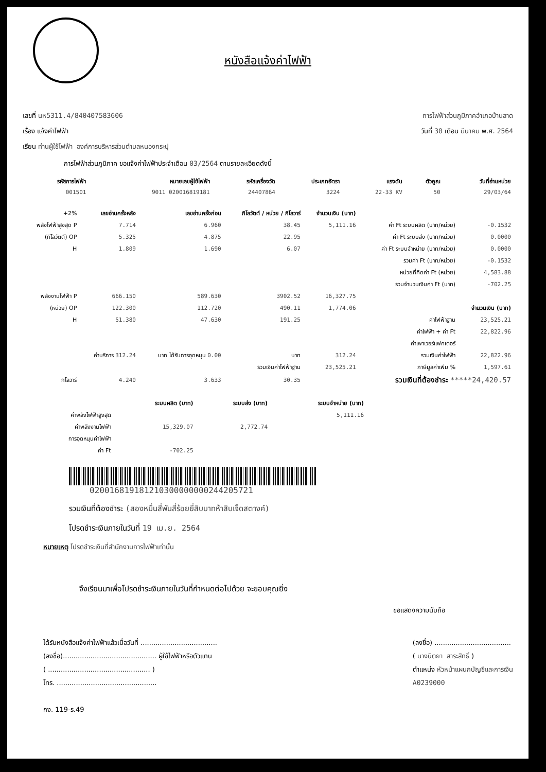หนังสือแจ้งค่าไฟฟ้า
เลขที่ นห5311.4/840407583606 การไฟฟ้าส่วนภูมิภาคอำเภอบ้านลาด
เรื่อง แจ้งค่าไฟฟ้า วันที่ 30 เดือน มีนาคม พ.ศ. 2564
เรียน ท่านผู้ใช้ไฟฟ้า องค์การบริหารส่วนตำบลหนองกระปุ
การไฟฟ้าส่วนภูมิภาค ขอแจ้งค่าไฟฟ้าประจำเดือน 03/2564 ตามรายละเอียดดังนี้
| รหัสการไฟฟ้า | หมายเลขผู้ใช้ไฟฟ้า | รหัสเครื่องวัด | ประเภทอัตรา | แรงดัน | ตัวคูณ | วันที่อ่านหน่วย |
| --- | --- | --- | --- | --- | --- | --- |
| 001501 | 9011 020016819181 | 24407864 | 3224 | 22-33 KV | 50 | 29/03/64 |
| +2% | เลขอ่านครั้งหลัง | เลขอ่านครั้งก่อน | กิโลวัตต์ / หน่วย / กิโลวาร์ | จำนวนเงิน (บาท) | | |
| พลังไฟฟ้าสูงสุด P | 7.714 | 6.960 | 38.45 | 5,111.16 | ค่า Ft ระบบผลิต (บาท/หน่วย) | -0.1532 |
| (กิโลวัตต์) OP | 5.325 | 4.875 | 22.95 | | ค่า Ft ระบบส่ง (บาท/หน่วย) | 0.0000 |
| H | 1.809 | 1.690 | 6.07 | | ค่า Ft ระบบจำหน่าย (บาท/หน่วย) | 0.0000 |
| | | | | | รวมค่า Ft (บาท/หน่วย) | -0.1532 |
| | | | | | หน่วยที่คิดค่า Ft (หน่วย) | 4,583.88 |
| | | | | | รวมจำนวนเงินค่า Ft (บาท) | -702.25 |
| พลังงานไฟฟ้า P | 666.150 | 589.630 | 3902.52 | 16,327.75 | | |
| (หน่วย) OP | 122.300 | 112.720 | 490.11 | 1,774.06 | | จำนวนเงิน (บาท) |
| H | 51.380 | 47.630 | 191.25 | | ค่าไฟฟ้าฐาน | 23,525.21 |
| | | | | | ค่าไฟฟ้า + ค่า Ft | 22,822.96 |
| | | | | | ค่าเพาเวอร์แฟคเตอร์ | |
| | ค่าบริการ 312.24 | บาท ได้รับการอุดหนุน 0.00 | บาท | 312.24 | รวมเงินค่าไฟฟ้า | 22,822.96 |
| | | | รวมเงินค่าไฟฟ้าฐาน | 23,525.21 | ภาษีมูลค่าเพิ่ม % | 1,597.61 |
| กิโลวาร์ | 4.240 | 3.633 | 30.35 | | รวมเงินที่ต้องชำระ *****24,420.57 | |
| | ระบบผลิต (บาท) | ระบบส่ง (บาท) | ระบบจำหน่าย (บาท) |
| ค่าพลังไฟฟ้าสูงสุด | | | 5,111.16 |
| ค่าพลังงานไฟฟ้า | 15,329.07 | 2,772.74 | |
| การอุดหนุนค่าไฟฟ้า | | | |
| ค่า Ft | -702.25 | | |
020016819181210300000000244205721
รวมเงินที่ต้องชำระ (สองหมื่นสี่พันสี่ร้อยยี่สิบบาทห้าสิบเจ็ดสตางค์)
โปรดชำระเงินภายในวันที่ 19 เม.ย. 2564
หมายเหตุ โปรดชำระเงินที่สำนักงานการไฟฟ้าเท่านั้น
จึงเรียนมาเพื่อโปรดชำระเงินภายในวันที่กำหนดต่อไปด้วย จะขอบคุณยิ่ง
ขอแสดงความนับถือ
ได้รับหนังสือแจ้งค่าไฟฟ้าแล้วเมื่อวันที่ ....................................
(ลงชื่อ)............................................ ผู้ใช้ไฟฟ้าหรือตัวแทน
( ................................................ )
โทร. ...............................................
กง. 119-ร.49
(ลงชื่อ) ....................................
( นางนิตยา สาระสิทธิ์ )
ตำแหน่ง หัวหน้าแผนกบัญชีและการเงิน
A0239000